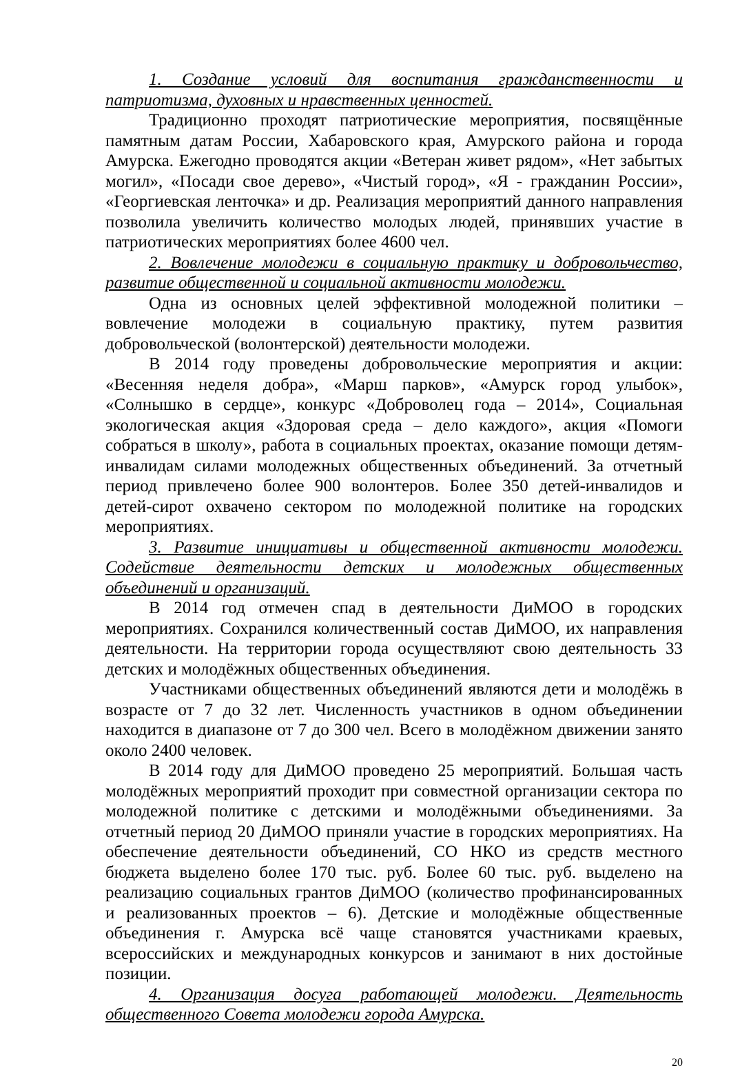1. Создание условий для воспитания гражданственности и патриотизма, духовных и нравственных ценностей.
Традиционно проходят патриотические мероприятия, посвящённые памятным датам России, Хабаровского края, Амурского района и города Амурска. Ежегодно проводятся акции «Ветеран живет рядом», «Нет забытых могил», «Посади свое дерево», «Чистый город», «Я - гражданин России», «Георгиевская ленточка» и др. Реализация мероприятий данного направления позволила увеличить количество молодых людей, принявших участие в патриотических мероприятиях более 4600 чел.
2. Вовлечение молодежи в социальную практику и добровольчество, развитие общественной и социальной активности молодежи.
Одна из основных целей эффективной молодежной политики – вовлечение молодежи в социальную практику, путем развития добровольческой (волонтерской) деятельности молодежи.
В 2014 году проведены добровольческие мероприятия и акции: «Весенняя неделя добра», «Марш парков», «Амурск город улыбок», «Солнышко в сердце», конкурс «Доброволец года – 2014», Социальная экологическая акция «Здоровая среда – дело каждого», акция «Помоги собраться в школу», работа в социальных проектах, оказание помощи детям-инвалидам силами молодежных общественных объединений. За отчетный период привлечено более 900 волонтеров. Более 350 детей-инвалидов и детей-сирот охвачено сектором по молодежной политике на городских мероприятиях.
3. Развитие инициативы и общественной активности молодежи. Содействие деятельности детских и молодежных общественных объединений и организаций.
В 2014 год отмечен спад в деятельности ДиМОО в городских мероприятиях. Сохранился количественный состав ДиМОО, их направления деятельности. На территории города осуществляют свою деятельность 33 детских и молодёжных общественных объединения.
Участниками общественных объединений являются дети и молодёжь в возрасте от 7 до 32 лет. Численность участников в одном объединении находится в диапазоне от 7 до 300 чел. Всего в молодёжном движении занято около 2400 человек.
В 2014 году для ДиМОО проведено 25 мероприятий. Большая часть молодёжных мероприятий проходит при совместной организации сектора по молодежной политике с детскими и молодёжными объединениями. За отчетный период 20 ДиМОО приняли участие в городских мероприятиях. На обеспечение деятельности объединений, СО НКО из средств местного бюджета выделено более 170 тыс. руб. Более 60 тыс. руб. выделено на реализацию социальных грантов ДиМОО (количество профинансированных и реализованных проектов – 6). Детские и молодёжные общественные объединения г. Амурска всё чаще становятся участниками краевых, всероссийских и международных конкурсов и занимают в них достойные позиции.
4. Организация досуга работающей молодежи. Деятельность общественного Совета молодежи города Амурска.
20